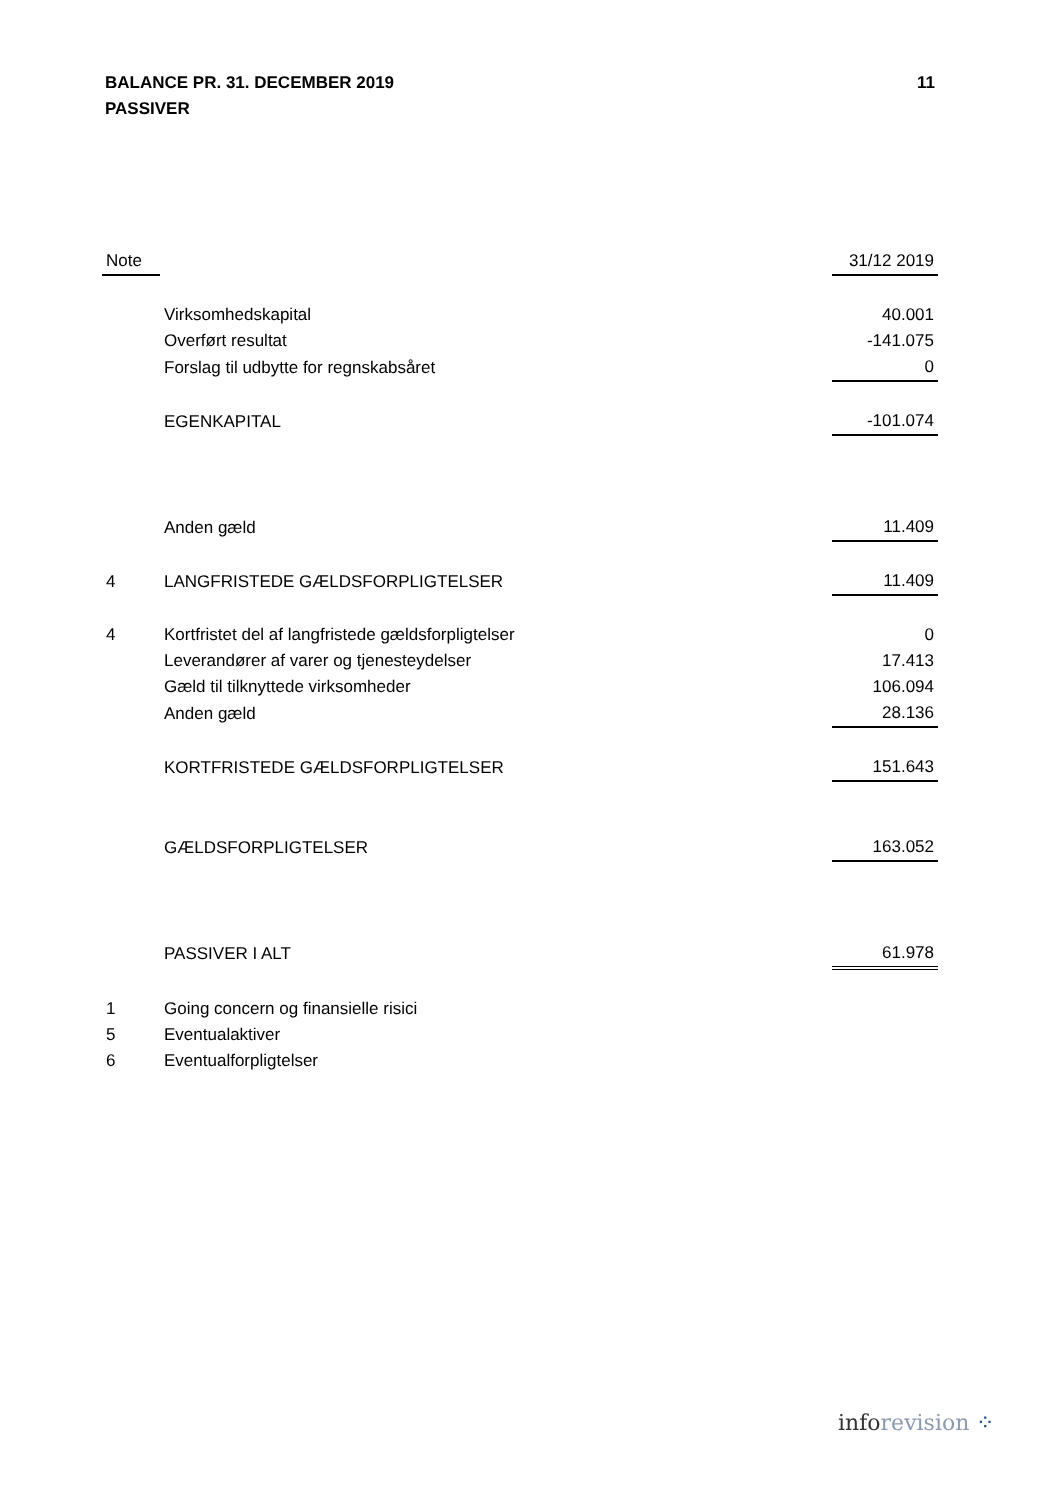11 BALANCE PR. 31. DECEMBER 2019
PASSIVER
| Note | | 31/12 2019 |
| --- | --- | --- |
| | Virksomhedskapital | 40.001 |
| | Overført resultat | -141.075 |
| | Forslag til udbytte for regnskabsåret | 0 |
| | EGENKAPITAL | -101.074 |
| | Anden gæld | 11.409 |
| 4 | LANGFRISTEDE GÆLDSFORPLIGTELSER | 11.409 |
| 4 | Kortfristet del af langfristede gældsforpligtelser | 0 |
| | Leverandører af varer og tjenesteydelser | 17.413 |
| | Gæld til tilknyttede virksomheder | 106.094 |
| | Anden gæld | 28.136 |
| | KORTFRISTEDE GÆLDSFORPLIGTELSER | 151.643 |
| | GÆLDSFORPLIGTELSER | 163.052 |
| | PASSIVER I ALT | 61.978 |
| 1 | Going concern og finansielle risici | |
| 5 | Eventualaktiver | |
| 6 | Eventualforpligtelser | |
info revision ⁘